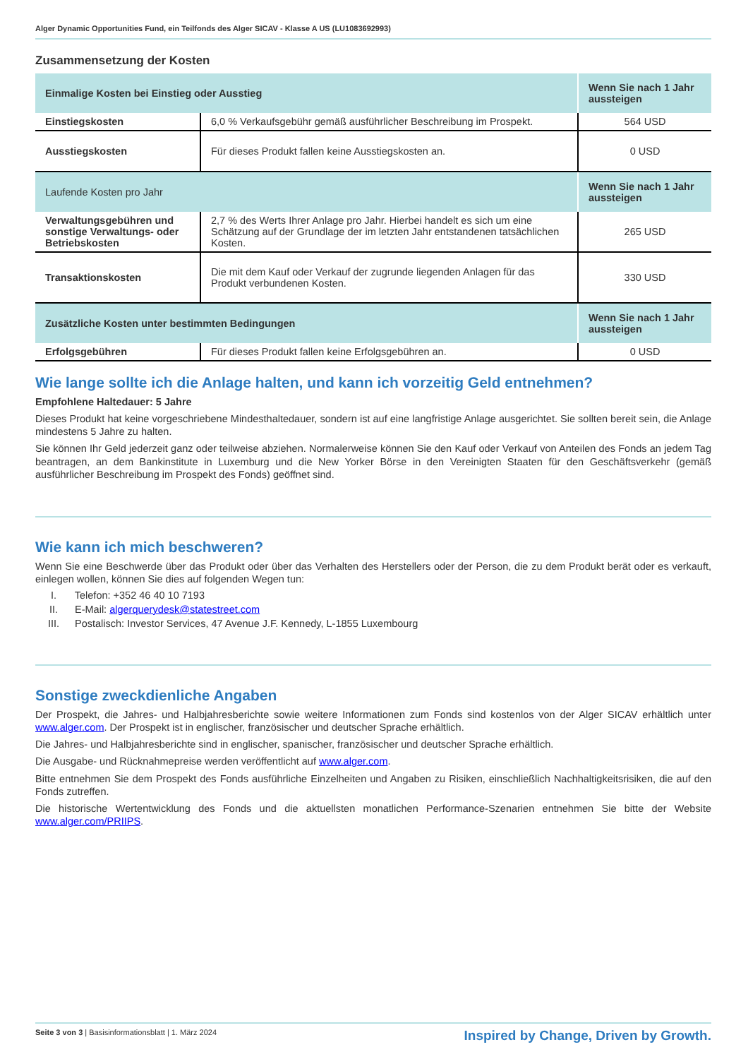Alger Dynamic Opportunities Fund, ein Teilfonds des Alger SICAV - Klasse A US (LU1083692993)
Zusammensetzung der Kosten
| Einmalige Kosten bei Einstieg oder Ausstieg | | Wenn Sie nach 1 Jahr aussteigen |
| --- | --- | --- |
| Einstiegskosten | 6,0 % Verkaufsgebühr gemäß ausführlicher Beschreibung im Prospekt. | 564 USD |
| Ausstiegskosten | Für dieses Produkt fallen keine Ausstiegskosten an. | 0 USD |
| Laufende Kosten pro Jahr | | Wenn Sie nach 1 Jahr aussteigen |
| Verwaltungsgebühren und sonstige Verwaltungs- oder Betriebskosten | 2,7 % des Werts Ihrer Anlage pro Jahr. Hierbei handelt es sich um eine Schätzung auf der Grundlage der im letzten Jahr entstandenen tatsächlichen Kosten. | 265 USD |
| Transaktionskosten | Die mit dem Kauf oder Verkauf der zugrunde liegenden Anlagen für das Produkt verbundenen Kosten. | 330 USD |
| Zusätzliche Kosten unter bestimmten Bedingungen | | Wenn Sie nach 1 Jahr aussteigen |
| Erfolgsgebühren | Für dieses Produkt fallen keine Erfolgsgebühren an. | 0 USD |
Wie lange sollte ich die Anlage halten, und kann ich vorzeitig Geld entnehmen?
Empfohlene Haltedauer: 5 Jahre
Dieses Produkt hat keine vorgeschriebene Mindesthaltedauer, sondern ist auf eine langfristige Anlage ausgerichtet. Sie sollten bereit sein, die Anlage mindestens 5 Jahre zu halten.
Sie können Ihr Geld jederzeit ganz oder teilweise abziehen. Normalerweise können Sie den Kauf oder Verkauf von Anteilen des Fonds an jedem Tag beantragen, an dem Bankinstitute in Luxemburg und die New Yorker Börse in den Vereinigten Staaten für den Geschäftsverkehr (gemäß ausführlicher Beschreibung im Prospekt des Fonds) geöffnet sind.
Wie kann ich mich beschweren?
Wenn Sie eine Beschwerde über das Produkt oder über das Verhalten des Herstellers oder der Person, die zu dem Produkt berät oder es verkauft, einlegen wollen, können Sie dies auf folgenden Wegen tun:
I. Telefon: +352 46 40 10 7193
II. E-Mail: algerquerydesk@statestreet.com
III. Postalisch: Investor Services, 47 Avenue J.F. Kennedy, L-1855 Luxembourg
Sonstige zweckdienliche Angaben
Der Prospekt, die Jahres- und Halbjahresberichte sowie weitere Informationen zum Fonds sind kostenlos von der Alger SICAV erhältlich unter www.alger.com. Der Prospekt ist in englischer, französischer und deutscher Sprache erhältlich.
Die Jahres- und Halbjahresberichte sind in englischer, spanischer, französischer und deutscher Sprache erhältlich.
Die Ausgabe- und Rücknahmepreise werden veröffentlicht auf www.alger.com.
Bitte entnehmen Sie dem Prospekt des Fonds ausführliche Einzelheiten und Angaben zu Risiken, einschließlich Nachhaltigkeitsrisiken, die auf den Fonds zutreffen.
Die historische Wertentwicklung des Fonds und die aktuellsten monatlichen Performance-Szenarien entnehmen Sie bitte der Website www.alger.com/PRIIPS.
Seite 3 von 3 | Basisinformationsblatt | 1. März 2024
Inspired by Change, Driven by Growth.